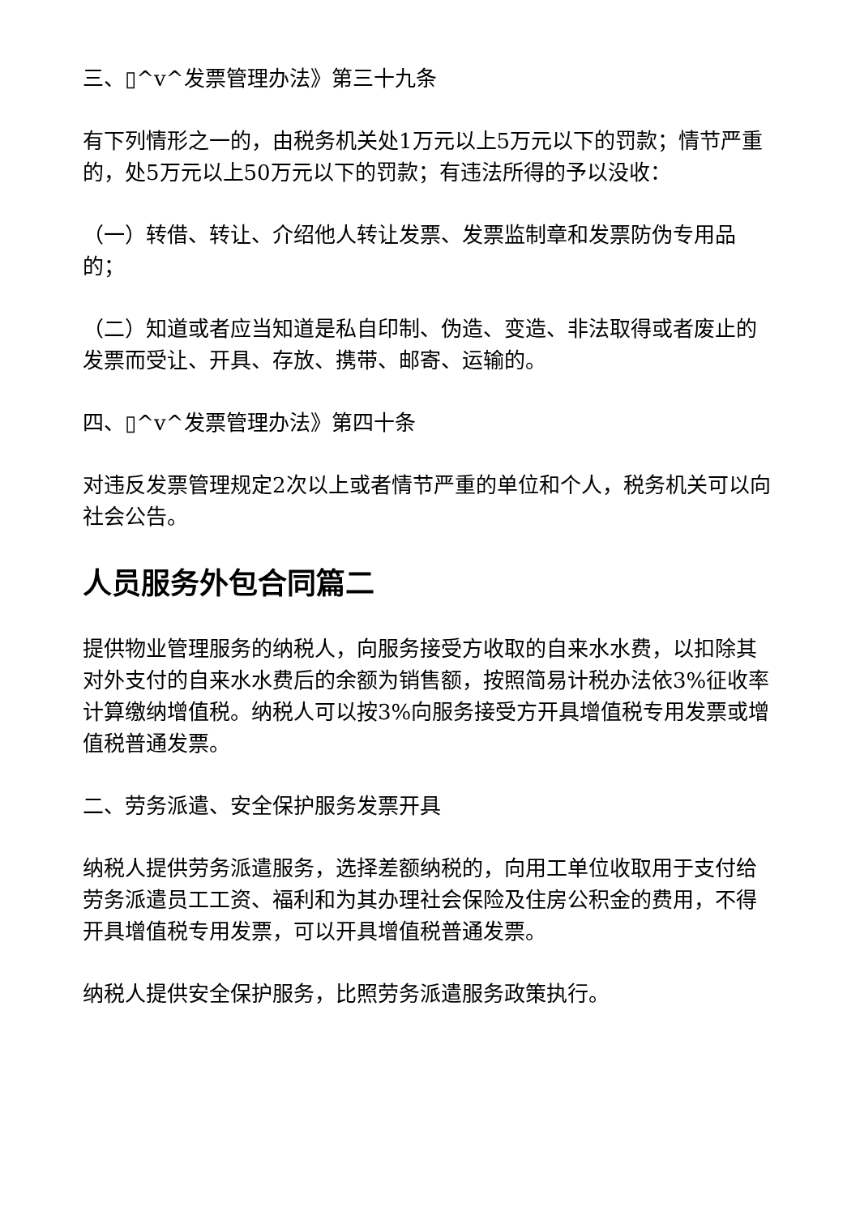三、▯^v^发票管理办法》第三十九条
有下列情形之一的，由税务机关处1万元以上5万元以下的罚款；情节严重的，处5万元以上50万元以下的罚款；有违法所得的予以没收：
（一）转借、转让、介绍他人转让发票、发票监制章和发票防伪专用品的；
（二）知道或者应当知道是私自印制、伪造、变造、非法取得或者废止的发票而受让、开具、存放、携带、邮寄、运输的。
四、▯^v^发票管理办法》第四十条
对违反发票管理规定2次以上或者情节严重的单位和个人，税务机关可以向社会公告。
人员服务外包合同篇二
提供物业管理服务的纳税人，向服务接受方收取的自来水水费，以扣除其对外支付的自来水水费后的余额为销售额，按照简易计税办法依3%征收率计算缴纳增值税。纳税人可以按3%向服务接受方开具增值税专用发票或增值税普通发票。
二、劳务派遣、安全保护服务发票开具
纳税人提供劳务派遣服务，选择差额纳税的，向用工单位收取用于支付给劳务派遣员工工资、福利和为其办理社会保险及住房公积金的费用，不得开具增值税专用发票，可以开具增值税普通发票。
纳税人提供安全保护服务，比照劳务派遣服务政策执行。